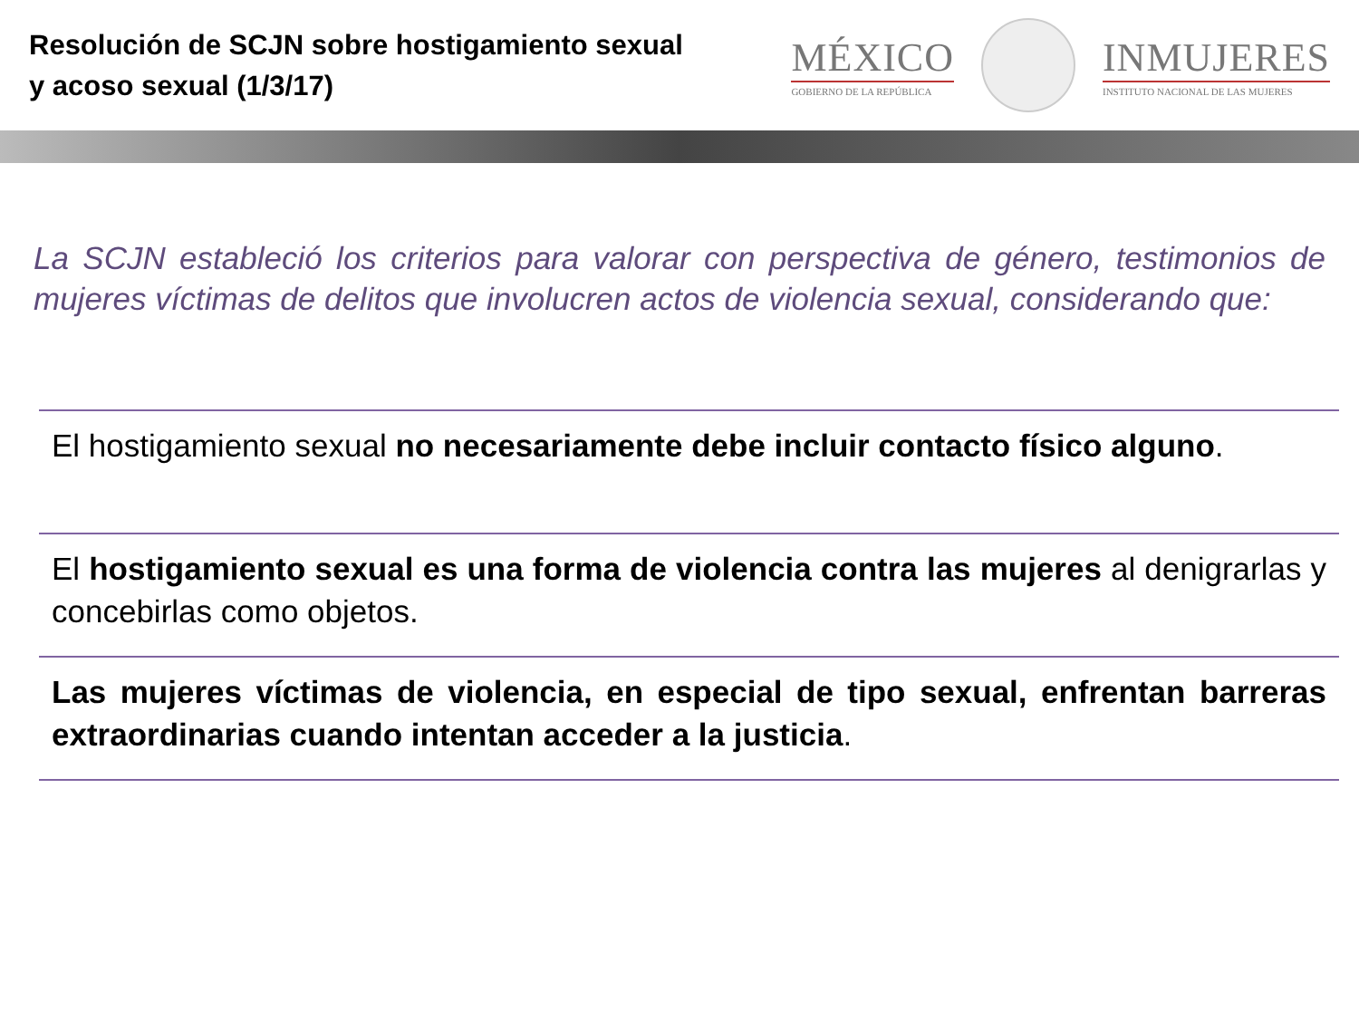Resolución de SCJN sobre hostigamiento sexual y acoso sexual (1/3/17)
MÉXICO
GOBIERNO DE LA REPÚBLICA
INMUJERES
INSTITUTO NACIONAL DE LAS MUJERES
La SCJN estableció los criterios para valorar con perspectiva de género, testimonios de mujeres víctimas de delitos que involucren actos de violencia sexual, considerando que:
El hostigamiento sexual no necesariamente debe incluir contacto físico alguno.
El hostigamiento sexual es una forma de violencia contra las mujeres al denigrarlas y concebirlas como objetos.
Las mujeres víctimas de violencia, en especial de tipo sexual, enfrentan barreras extraordinarias cuando intentan acceder a la justicia.